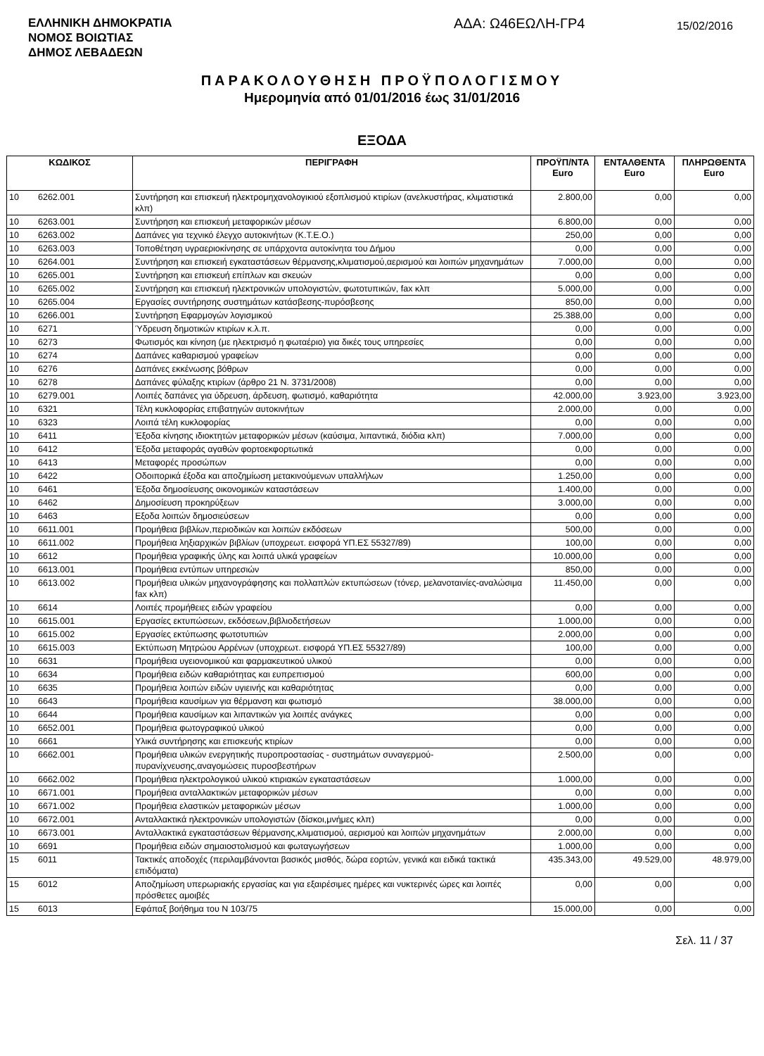ΕΛΛΗΝΙΚΗ ΔΗΜΟΚΡΑΤΙΑ
ΝΟΜΟΣ ΒΟΙΩΤΙΑΣ
ΔΗΜΟΣ ΛΕΒΑΔΕΩΝ
ΑΔΑ: Ω46ΕΩΛΗ-ΓΡ4
15/02/2016
ΠΑΡΑΚΟΛΟΥΘΗΣΗ ΠΡΟΫΠΟΛΟΓΙΣΜΟΥ
Ημερομηνία από 01/01/2016 έως 31/01/2016
ΕΞΟΔΑ
| ΚΩΔΙΚΟΣ | | ΠΕΡΙΓΡΑΦΗ | ΠΡΟΫΠ/ΝΤΑ Euro | ΕΝΤΑΛΘΕΝΤΑ Euro | ΠΛΗΡΩΘΕΝΤΑ Euro |
| --- | --- | --- | --- | --- | --- |
| 10 | 6262.001 | Συντήρηση και επισκευή ηλεκτρομηχανολογικιού εξοπλισμού κτιρίων (ανελκυστήρας, κλιματιστικά κλπ) | 2.800,00 | 0,00 | 0,00 |
| 10 | 6263.001 | Συντήρηση και επισκευή μεταφορικών μέσων | 6.800,00 | 0,00 | 0,00 |
| 10 | 6263.002 | Δαπάνες για τεχνικό έλεγχο αυτοκινήτων (Κ.Τ.Ε.Ο.) | 250,00 | 0,00 | 0,00 |
| 10 | 6263.003 | Τοποθέτηση υγραεριοκίνησης σε υπάρχοντα αυτοκίνητα του Δήμου | 0,00 | 0,00 | 0,00 |
| 10 | 6264.001 | Συντήρηση και επισκειή εγκαταστάσεων θέρμανσης,κλιματισμού,αερισμού και λοιπών μηχανημάτων | 7.000,00 | 0,00 | 0,00 |
| 10 | 6265.001 | Συντήρηση και επισκευή επίπλων και σκευών | 0,00 | 0,00 | 0,00 |
| 10 | 6265.002 | Συντήρηση και επισκευή ηλεκτρονικών υπολογιστών, φωτοτυπικών, fax κλπ | 5.000,00 | 0,00 | 0,00 |
| 10 | 6265.004 | Εργασίες συντήρησης συστημάτων κατάσβεσης-πυρόσβεσης | 850,00 | 0,00 | 0,00 |
| 10 | 6266.001 | Συντήρηση Εφαρμογών λογισμικού | 25.388,00 | 0,00 | 0,00 |
| 10 | 6271 | Ύδρευση δημοτικών κτιρίων κ.λ.π. | 0,00 | 0,00 | 0,00 |
| 10 | 6273 | Φωτισμός και κίνηση (με ηλεκτρισμό η φωταέριο) για δικές τους υπηρεσίες | 0,00 | 0,00 | 0,00 |
| 10 | 6274 | Δαπάνες καθαρισμού γραφείων | 0,00 | 0,00 | 0,00 |
| 10 | 6276 | Δαπάνες εκκένωσης βόθρων | 0,00 | 0,00 | 0,00 |
| 10 | 6278 | Δαπάνες φύλαξης κτιρίων (άρθρο 21 Ν. 3731/2008) | 0,00 | 0,00 | 0,00 |
| 10 | 6279.001 | Λοιπές δαπάνες για ύδρευση, άρδευση, φωτισμό, καθαριότητα | 42.000,00 | 3.923,00 | 3.923,00 |
| 10 | 6321 | Τέλη κυκλοφορίας επιβατηγών αυτοκινήτων | 2.000,00 | 0,00 | 0,00 |
| 10 | 6323 | Λοιπά τέλη κυκλοφορίας | 0,00 | 0,00 | 0,00 |
| 10 | 6411 | Έξοδα κίνησης ιδιοκτητών μεταφορικών μέσων (καύσιμα, λιπαντικά, διόδια κλπ) | 7.000,00 | 0,00 | 0,00 |
| 10 | 6412 | Έξοδα μεταφοράς αγαθών φορτοεκφορτωτικά | 0,00 | 0,00 | 0,00 |
| 10 | 6413 | Μεταφορές προσώπων | 0,00 | 0,00 | 0,00 |
| 10 | 6422 | Οδοιπορικά έξοδα και αποζημίωση μετακινούμενων υπαλλήλων | 1.250,00 | 0,00 | 0,00 |
| 10 | 6461 | Έξοδα δημοσίευσης οικονομικών καταστάσεων | 1.400,00 | 0,00 | 0,00 |
| 10 | 6462 | Δημοσίευση προκηρύξεων | 3.000,00 | 0,00 | 0,00 |
| 10 | 6463 | Εξοδα λοιπών δημοσιεύσεων | 0,00 | 0,00 | 0,00 |
| 10 | 6611.001 | Προμήθεια βιβλίων,περιοδικών και λοιπών εκδόσεων | 500,00 | 0,00 | 0,00 |
| 10 | 6611.002 | Προμήθεια ληξιαρχικών βιβλίων (υποχρεωτ. εισφορά ΥΠ.ΕΣ 55327/89) | 100,00 | 0,00 | 0,00 |
| 10 | 6612 | Προμήθεια γραφικής ύλης και λοιπά υλικά γραφείων | 10.000,00 | 0,00 | 0,00 |
| 10 | 6613.001 | Προμήθεια εντύπων υπηρεσιών | 850,00 | 0,00 | 0,00 |
| 10 | 6613.002 | Προμήθεια υλικών μηχανογράφησης και πολλαπλών εκτυπώσεων (τόνερ, μελανοταινίες-αναλώσιμα fax κλπ) | 11.450,00 | 0,00 | 0,00 |
| 10 | 6614 | Λοιπές προμήθειες ειδών γραφείου | 0,00 | 0,00 | 0,00 |
| 10 | 6615.001 | Εργασίες εκτυπώσεων, εκδόσεων,βιβλιοδετήσεων | 1.000,00 | 0,00 | 0,00 |
| 10 | 6615.002 | Εργασίες εκτύπωσης φωτοτυπιών | 2.000,00 | 0,00 | 0,00 |
| 10 | 6615.003 | Εκτύπωση Μητρώου Αρρένων (υποχρεωτ. εισφορά ΥΠ.ΕΣ 55327/89) | 100,00 | 0,00 | 0,00 |
| 10 | 6631 | Προμήθεια υγειονομικού και φαρμακευτικού υλικού | 0,00 | 0,00 | 0,00 |
| 10 | 6634 | Προμήθεια ειδών καθαριότητας και ευπρεπισμού | 600,00 | 0,00 | 0,00 |
| 10 | 6635 | Προμήθεια λοιπών ειδών υγιεινής και καθαριότητας | 0,00 | 0,00 | 0,00 |
| 10 | 6643 | Προμήθεια καυσίμων για θέρμανση και φωτισμό | 38.000,00 | 0,00 | 0,00 |
| 10 | 6644 | Προμήθεια καυσίμων και λιπαντικών για λοιπές ανάγκες | 0,00 | 0,00 | 0,00 |
| 10 | 6652.001 | Προμήθεια φωτογραφικού υλικού | 0,00 | 0,00 | 0,00 |
| 10 | 6661 | Υλικά συντήρησης και επισκευής κτιρίων | 0,00 | 0,00 | 0,00 |
| 10 | 6662.001 | Προμήθεια υλικών ενεργητικής πυροπροστασίας - συστημάτων συναγερμού-πυρανίχνευσης,αναγομώσεις πυροσβεστήρων | 2.500,00 | 0,00 | 0,00 |
| 10 | 6662.002 | Προμήθεια ηλεκτρολογικού υλικού κτιριακών εγκαταστάσεων | 1.000,00 | 0,00 | 0,00 |
| 10 | 6671.001 | Προμήθεια ανταλλακτικών μεταφορικών μέσων | 0,00 | 0,00 | 0,00 |
| 10 | 6671.002 | Προμήθεια ελαστικών μεταφορικών μέσων | 1.000,00 | 0,00 | 0,00 |
| 10 | 6672.001 | Ανταλλακτικά ηλεκτρονικών υπολογιστών (δίσκοι,μνήμες κλπ) | 0,00 | 0,00 | 0,00 |
| 10 | 6673.001 | Ανταλλακτικά εγκαταστάσεων θέρμανσης,κλιματισμού, αερισμού και λοιπών μηχανημάτων | 2.000,00 | 0,00 | 0,00 |
| 10 | 6691 | Προμήθεια ειδών σημαιοστολισμού και φωταγωγήσεων | 1.000,00 | 0,00 | 0,00 |
| 15 | 6011 | Τακτικές αποδοχές (περιλαμβάνονται βασικός μισθός, δώρα εορτών, γενικά και ειδικά τακτικά επιδόματα) | 435.343,00 | 49.529,00 | 48.979,00 |
| 15 | 6012 | Αποζημίωση υπερωριακής εργασίας και για εξαιρέσιμες ημέρες και νυκτερινές ώρες και λοιπές πρόσθετες αμοιβές | 0,00 | 0,00 | 0,00 |
| 15 | 6013 | Εφάπαξ βοήθημα του Ν 103/75 | 15.000,00 | 0,00 | 0,00 |
Σελ. 11 / 37